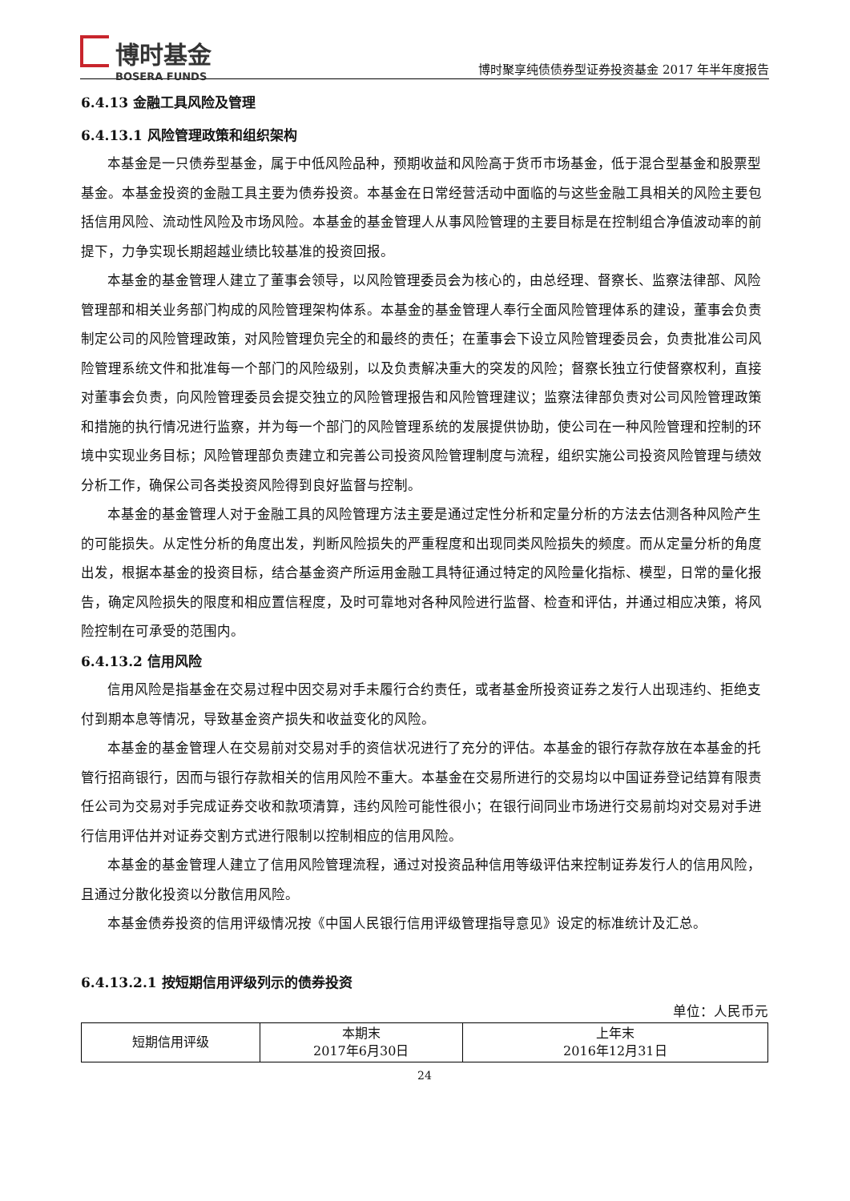博时基金
BOSERA FUNDS
博时聚享纯债债券型证券投资基金 2017 年半年度报告
6.4.13 金融工具风险及管理
6.4.13.1 风险管理政策和组织架构
本基金是一只债券型基金，属于中低风险品种，预期收益和风险高于货币市场基金，低于混合型基金和股票型基金。本基金投资的金融工具主要为债券投资。本基金在日常经营活动中面临的与这些金融工具相关的风险主要包括信用风险、流动性风险及市场风险。本基金的基金管理人从事风险管理的主要目标是在控制组合净值波动率的前提下，力争实现长期超越业绩比较基准的投资回报。
本基金的基金管理人建立了董事会领导，以风险管理委员会为核心的，由总经理、督察长、监察法律部、风险管理部和相关业务部门构成的风险管理架构体系。本基金的基金管理人奉行全面风险管理体系的建设，董事会负责制定公司的风险管理政策，对风险管理负完全的和最终的责任；在董事会下设立风险管理委员会，负责批准公司风险管理系统文件和批准每一个部门的风险级别，以及负责解决重大的突发的风险；督察长独立行使督察权利，直接对董事会负责，向风险管理委员会提交独立的风险管理报告和风险管理建议；监察法律部负责对公司风险管理政策和措施的执行情况进行监察，并为每一个部门的风险管理系统的发展提供协助，使公司在一种风险管理和控制的环境中实现业务目标；风险管理部负责建立和完善公司投资风险管理制度与流程，组织实施公司投资风险管理与绩效分析工作，确保公司各类投资风险得到良好监督与控制。
本基金的基金管理人对于金融工具的风险管理方法主要是通过定性分析和定量分析的方法去估测各种风险产生的可能损失。从定性分析的角度出发，判断风险损失的严重程度和出现同类风险损失的频度。而从定量分析的角度出发，根据本基金的投资目标，结合基金资产所运用金融工具特征通过特定的风险量化指标、模型，日常的量化报告，确定风险损失的限度和相应置信程度，及时可靠地对各种风险进行监督、检查和评估，并通过相应决策，将风险控制在可承受的范围内。
6.4.13.2 信用风险
信用风险是指基金在交易过程中因交易对手未履行合约责任，或者基金所投资证券之发行人出现违约、拒绝支付到期本息等情况，导致基金资产损失和收益变化的风险。
本基金的基金管理人在交易前对交易对手的资信状况进行了充分的评估。本基金的银行存款存放在本基金的托管行招商银行，因而与银行存款相关的信用风险不重大。本基金在交易所进行的交易均以中国证券登记结算有限责任公司为交易对手完成证券交收和款项清算，违约风险可能性很小；在银行间同业市场进行交易前均对交易对手进行信用评估并对证券交割方式进行限制以控制相应的信用风险。
本基金的基金管理人建立了信用风险管理流程，通过对投资品种信用等级评估来控制证券发行人的信用风险，且通过分散化投资以分散信用风险。
本基金债券投资的信用评级情况按《中国人民银行信用评级管理指导意见》设定的标准统计及汇总。
6.4.13.2.1 按短期信用评级列示的债券投资
单位：人民币元
| 短期信用评级 | 本期末 2017年6月30日 | 上年末 2016年12月31日 |
24